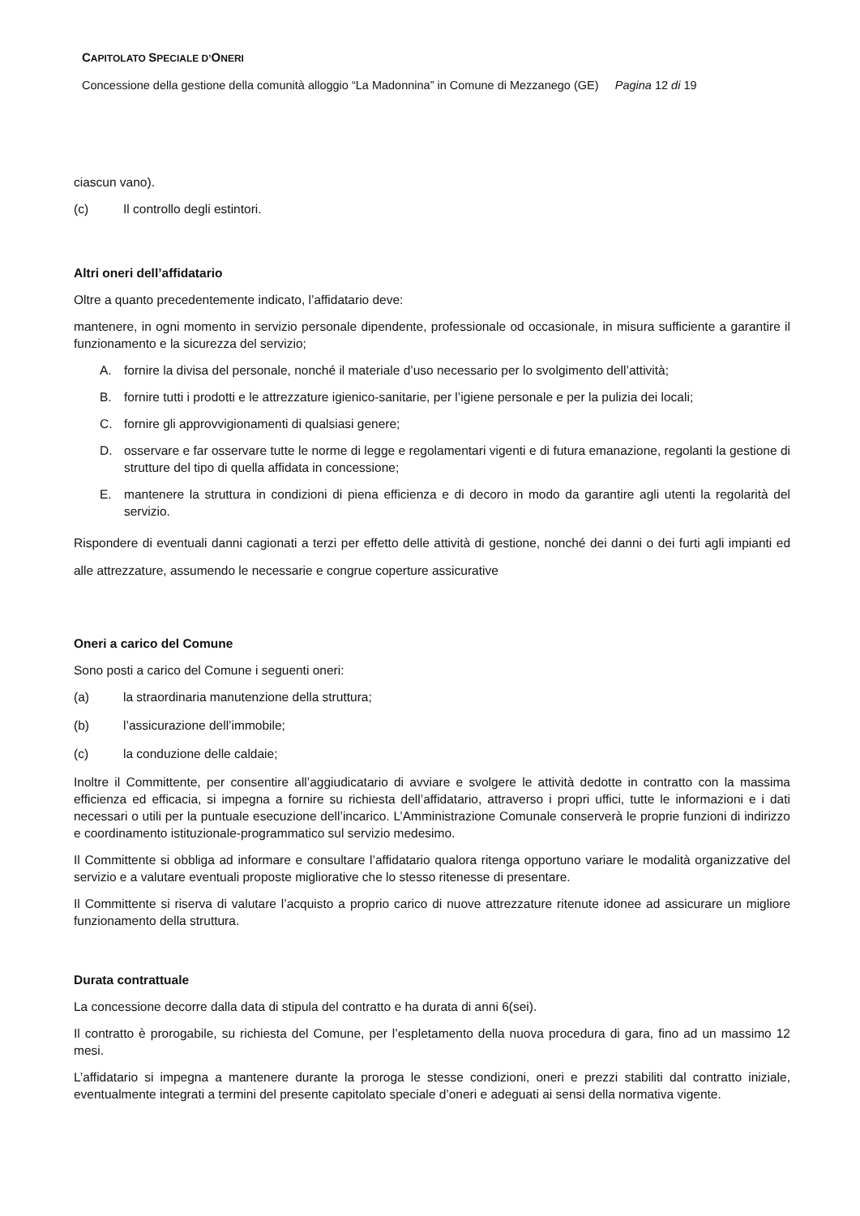CAPITOLATO SPECIALE D’ONERI
Concessione della gestione della comunità alloggio “La Madonnina” in Comune di Mezzanego (GE) Pagina 12 di 19
ciascun vano).
(c) Il controllo degli estintori.
Altri oneri dell’affidatario
Oltre a quanto precedentemente indicato, l’affidatario deve:
mantenere, in ogni momento in servizio personale dipendente, professionale od occasionale, in misura sufficiente a garantire il funzionamento e la sicurezza del servizio;
A. fornire la divisa del personale, nonché il materiale d’uso necessario per lo svolgimento dell’attività;
B. fornire tutti i prodotti e le attrezzature igienico-sanitarie, per l’igiene personale e per la pulizia dei locali;
C. fornire gli approvvigionamenti di qualsiasi genere;
D. osservare e far osservare tutte le norme di legge e regolamentari vigenti e di futura emanazione, regolanti la gestione di strutture del tipo di quella affidata in concessione;
E. mantenere la struttura in condizioni di piena efficienza e di decoro in modo da garantire agli utenti la regolarità del servizio.
Rispondere di eventuali danni cagionati a terzi per effetto delle attività di gestione, nonché dei danni o dei furti agli impianti ed alle attrezzature, assumendo le necessarie e congrue coperture assicurative
Oneri a carico del Comune
Sono posti a carico del Comune i seguenti oneri:
(a) la straordinaria manutenzione della struttura;
(b) l’assicurazione dell’immobile;
(c) la conduzione delle caldaie;
Inoltre il Committente, per consentire all’aggiudicatario di avviare e svolgere le attività dedotte in contratto con la massima efficienza ed efficacia, si impegna a fornire su richiesta dell’affidatario, attraverso i propri uffici, tutte le informazioni e i dati necessari o utili per la puntuale esecuzione dell’incarico. L’Amministrazione Comunale conserverà le proprie funzioni di indirizzo e coordinamento istituzionale-programmatico sul servizio medesimo.
Il Committente si obbliga ad informare e consultare l’affidatario qualora ritenga opportuno variare le modalità organizzative del servizio e a valutare eventuali proposte migliorative che lo stesso ritenesse di presentare.
Il Committente si riserva di valutare l’acquisto a proprio carico di nuove attrezzature ritenute idonee ad assicurare un migliore funzionamento della struttura.
Durata contrattuale
La concessione decorre dalla data di stipula del contratto e ha durata di anni 6(sei).
Il contratto è prorogabile, su richiesta del Comune, per l’espletamento della nuova procedura di gara, fino ad un massimo 12 mesi.
L’affidatario si impegna a mantenere durante la proroga le stesse condizioni, oneri e prezzi stabiliti dal contratto iniziale, eventualmente integrati a termini del presente capitolato speciale d’oneri e adeguati ai sensi della normativa vigente.